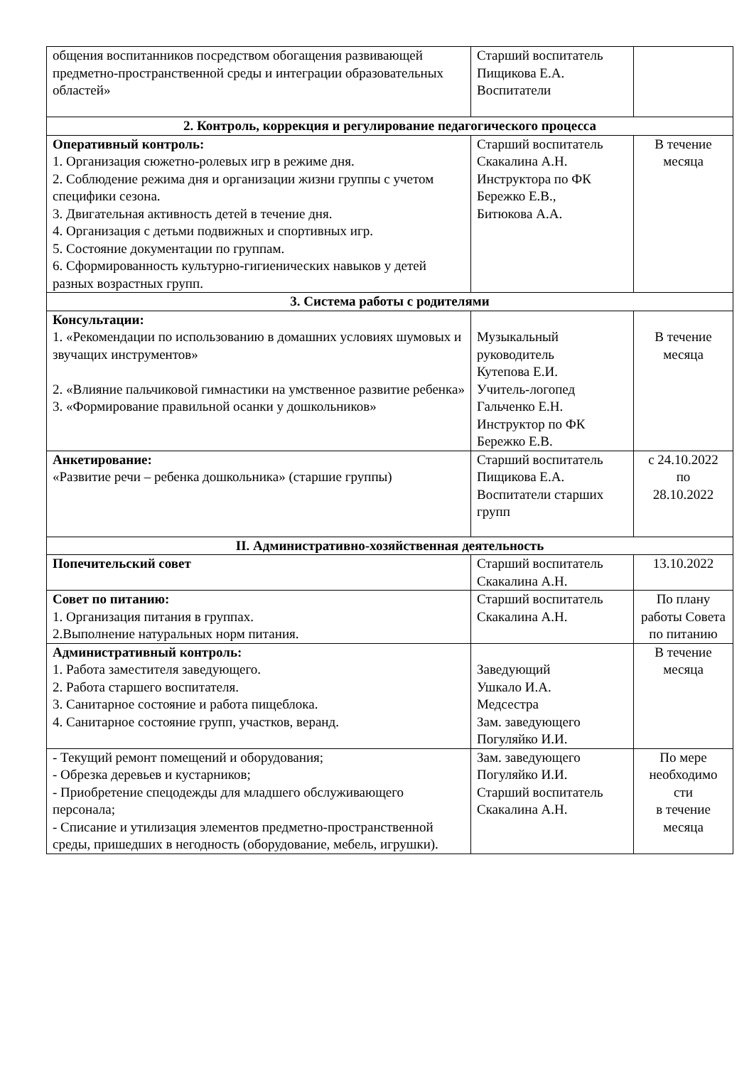| общения воспитанников посредством обогащения развивающей предметно-пространственной среды и интеграции образовательных областей» | Старший воспитатель Пищикова Е.А. Воспитатели | |
| 2. Контроль, коррекция и регулирование педагогического процесса | | |
| Оперативный контроль: 1. Организация сюжетно-ролевых игр в режиме дня. 2. Соблюдение режима дня и организации жизни группы с учетом специфики сезона. 3. Двигательная активность детей в течение дня. 4. Организация с детьми подвижных и спортивных игр. 5. Состояние документации по группам. 6. Сформированность культурно-гигиенических навыков у детей разных возрастных групп. | Старший воспитатель Скакалина А.Н. Инструктора по ФК Бережко Е.В., Битюкова А.А. | В течение месяца |
| 3. Система работы с родителями | | |
| Консультации: 1. «Рекомендации по использованию в домашних условиях шумовых и звучащих инструментов» 2. «Влияние пальчиковой гимнастики на умственное развитие ребенка» 3. «Формирование правильной осанки у дошкольников» | Музыкальный руководитель Кутепова Е.И. Учитель-логопед Гальченко Е.Н. Инструктор по ФК Бережко Е.В. | В течение месяца |
| Анкетирование: «Развитие речи – ребенка дошкольника» (старшие группы) | Старший воспитатель Пищикова Е.А. Воспитатели старших групп | с 24.10.2022 по 28.10.2022 |
| II. Административно-хозяйственная деятельность | | |
| Попечительский совет | Старший воспитатель Скакалина А.Н. | 13.10.2022 |
| Совет по питанию: 1. Организация питания в группах. 2.Выполнение натуральных норм питания. | Старший воспитатель Скакалина А.Н. | По плану работы Совета по питанию |
| Административный контроль: 1. Работа заместителя заведующего. 2. Работа старшего воспитателя. 3. Санитарное состояние и работа пищеблока. 4. Санитарное состояние групп, участков, веранд. | Заведующий Ушкало И.А. Медсестра Зам. заведующего Погуляйко И.И. | В течение месяца |
| - Текущий ремонт помещений и оборудования; - Обрезка деревьев и кустарников; - Приобретение спецодежды для младшего обслуживающего персонала; - Списание и утилизация элементов предметно-пространственной среды, пришедших в негодность (оборудование, мебель, игрушки). | Зам. заведующего Погуляйко И.И. Старший воспитатель Скакалина А.Н. | По мере необходимо сти в течение месяца |